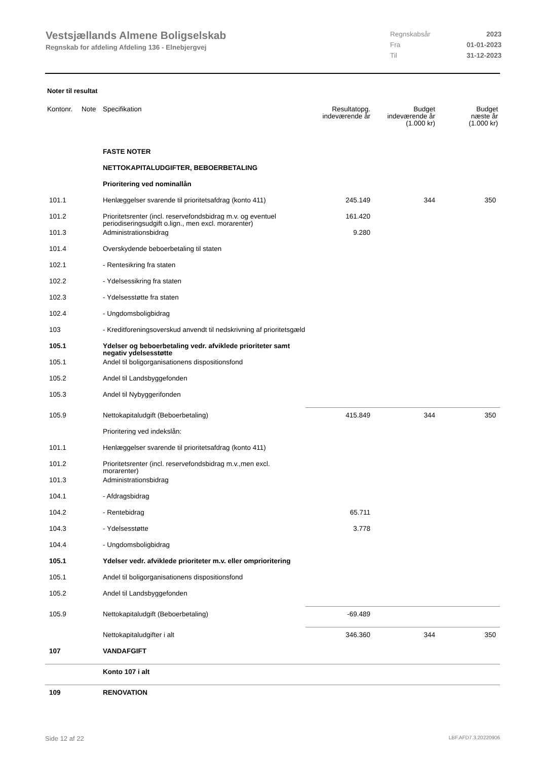Vestsjællands Almene Boligselskab
Regnskab for afdeling Afdeling 136 - Elnebjergvej
| Regnskabsår | 2023 |
| Fra | 01-01-2023 |
| Til | 31-12-2023 |
Noter til resultat
| Kontonr. | Note | Specifikation | Resultatopg. indeværende år | Budget indeværende år (1.000 kr) | Budget næste år (1.000 kr) |
| --- | --- | --- | --- | --- | --- |
| | | FASTE NOTER | | | |
| | | NETTOKAPITALUDGIFTER, BEBOERBETALING | | | |
| | | Prioritering ved nominallån | | | |
| 101.1 | | Henlæggelser svarende til prioritetsafdrag (konto 411) | 245.149 | 344 | 350 |
| 101.2 | | Prioritetsrenter (incl. reservefondsbidrag m.v. og eventuel periodiseringsudgift o.lign., men excl. morarenter) | 161.420 | | |
| 101.3 | | Administrationsbidrag | 9.280 | | |
| 101.4 | | Overskydende beboerbetaling til staten | | | |
| 102.1 | | - Rentesikring fra staten | | | |
| 102.2 | | - Ydelsessikring fra staten | | | |
| 102.3 | | - Ydelsesstøtte fra staten | | | |
| 102.4 | | - Ungdomsboligbidrag | | | |
| 103 | | - Kreditforeningsoverskud anvendt til nedskrivning af prioritetsgæld | | | |
| 105.1 | | Ydelser og beboerbetaling vedr. afviklede prioriteter samt negativ ydelsesstøtte | | | |
| 105.1 | | Andel til boligorganisationens dispositionsfond | | | |
| 105.2 | | Andel til Landsbyggefonden | | | |
| 105.3 | | Andel til Nybyggerifonden | | | |
| 105.9 | | Nettokapitaludgift (Beboerbetaling) | 415.849 | 344 | 350 |
| | | Prioritering ved indekslån: | | | |
| 101.1 | | Henlæggelser svarende til prioritetsafdrag (konto 411) | | | |
| 101.2 | | Prioritetsrenter (incl. reservefondsbidrag m.v.,men excl. morarenter) | | | |
| 101.3 | | Administrationsbidrag | | | |
| 104.1 | | - Afdragsbidrag | | | |
| 104.2 | | - Rentebidrag | 65.711 | | |
| 104.3 | | - Ydelsesstøtte | 3.778 | | |
| 104.4 | | - Ungdomsboligbidrag | | | |
| 105.1 | | Ydelser vedr. afviklede prioriteter m.v. eller omprioritering | | | |
| 105.1 | | Andel til boligorganisationens dispositionsfond | | | |
| 105.2 | | Andel til Landsbyggefonden | | | |
| 105.9 | | Nettokapitaludgift (Beboerbetaling) | -69.489 | | |
| | | Nettokapitaludgifter i alt | 346.360 | 344 | 350 |
| 107 | | VANDAFGIFT | | | |
| | | Konto 107 i alt | | | |
| 109 | | RENOVATION | | | |
Side 12 af 22 LBF.AFD7.3.20220906